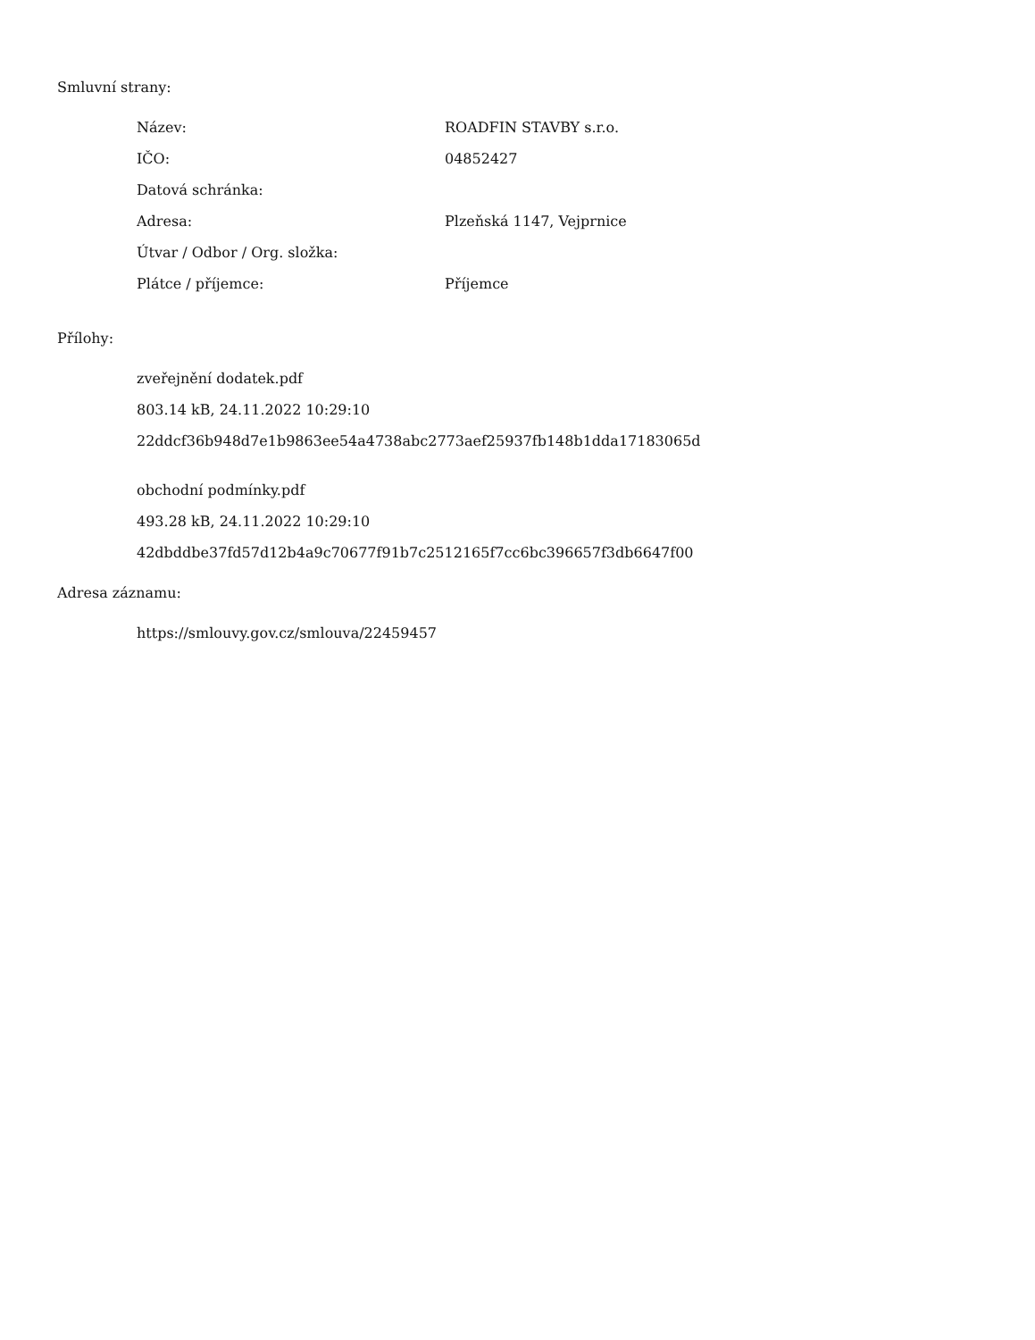Smluvní strany:
| Název: | ROADFIN STAVBY s.r.o. |
| IČO: | 04852427 |
| Datová schránka: | |
| Adresa: | Plzeňská 1147, Vejprnice |
| Útvar / Odbor / Org. složka: | |
| Plátce / příjemce: | Příjemce |
Přílohy:
zveřejnění dodatek.pdf
803.14 kB, 24.11.2022 10:29:10
22ddcf36b948d7e1b9863ee54a4738abc2773aef25937fb148b1dda17183065d
obchodní podmínky.pdf
493.28 kB, 24.11.2022 10:29:10
42dbddbe37fd57d12b4a9c70677f91b7c2512165f7cc6bc396657f3db6647f00
Adresa záznamu:
https://smlouvy.gov.cz/smlouva/22459457